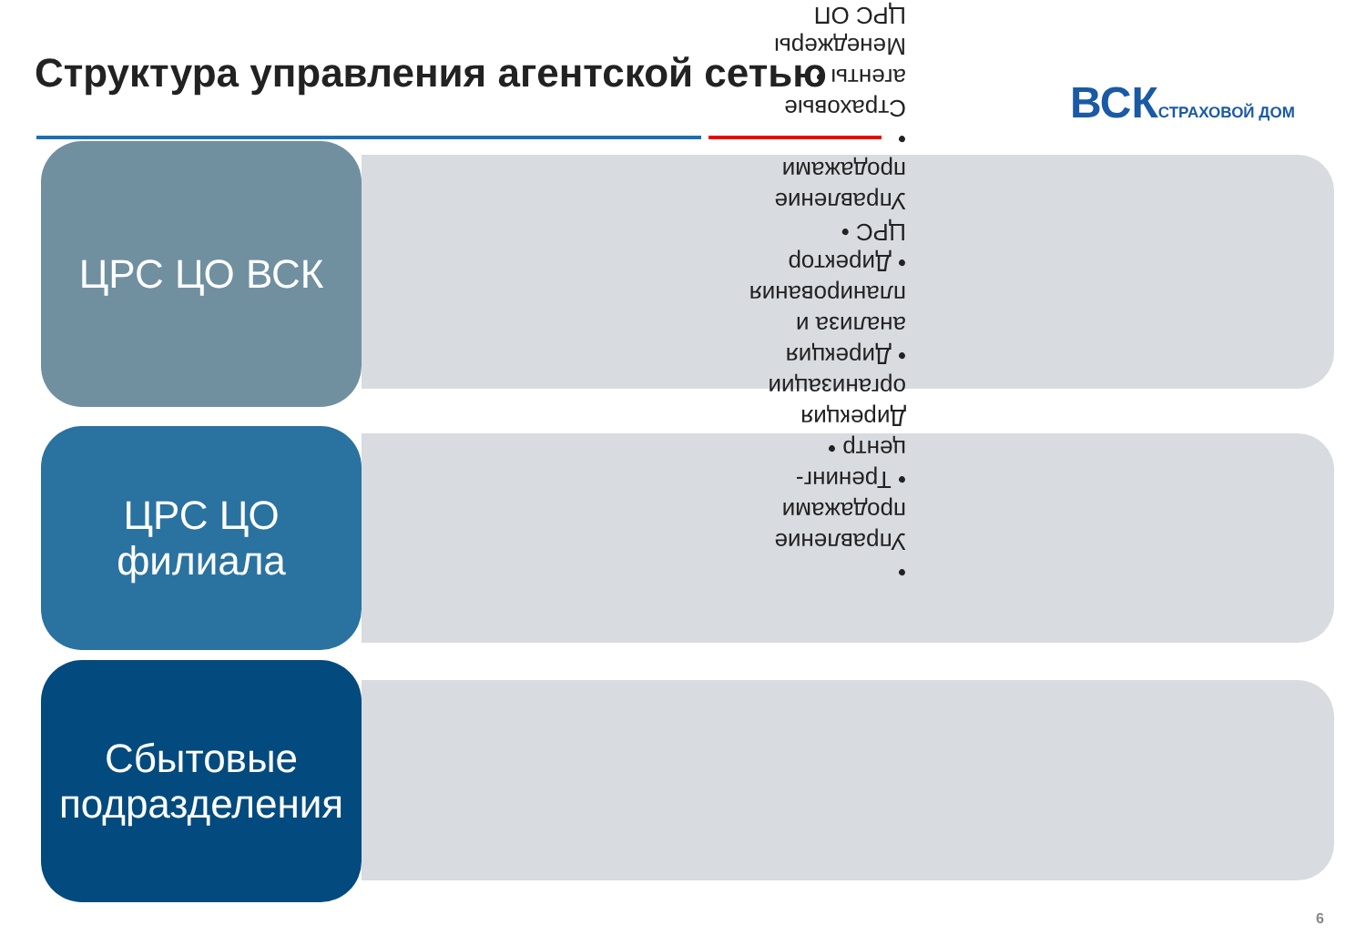Структура управления агентской сетью
ВСК СТРАХОВОЙ ДОМ
ЦРС ЦО ВСК
ЦРС ЦО
филиала
Сбытовые
подразделения
• Управление продажами • Тренинг-центр • Дирекция организации • Дирекция анализа и планирования • Директор ЦРС • Управление продажами • Страховые агенты • Менеджеры ЦРС ОП
6